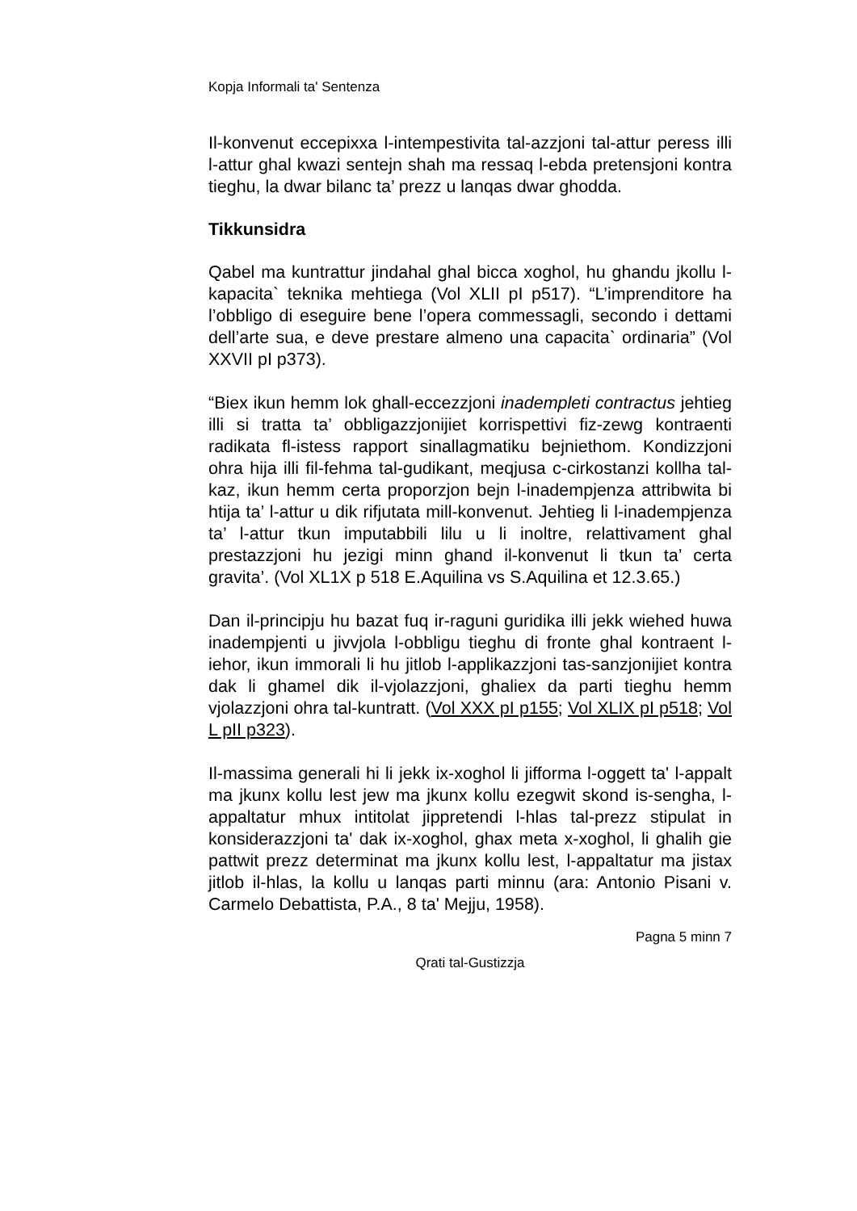Kopja Informali ta' Sentenza
Il-konvenut eccepixxa l-intempestivita tal-azzjoni tal-attur peress illi l-attur ghal kwazi sentejn shah ma ressaq l-ebda pretensjoni kontra tieghu, la dwar bilanc ta’ prezz u lanqas dwar ghodda.
Tikkunsidra
Qabel ma kuntrattur jindahal ghal bicca xoghol, hu ghandu jkollu l-kapacita` teknika mehtiega (Vol XLII pI p517). “L’imprenditore ha l’obbligo di eseguire bene l’opera commessagli, secondo i dettami dell’arte sua, e deve prestare almeno una capacita` ordinaria” (Vol XXVII pI p373).
“Biex ikun hemm lok ghall-eccezzjoni inadempleti contractus jehtieg illi si tratta ta’ obbligazzjonijiet korrispettivi fiz-zewg kontraenti radikata fl-istess rapport sinallagmatiku bejniethom. Kondizzjoni ohra hija illi fil-fehma tal-gudikant, meqjusa c-cirkostanzi kollha tal-kaz, ikun hemm certa proporzjon bejn l-inadempjenza attribwita bi htija ta’ l-attur u dik rifjutata mill-konvenut. Jehtieg li l-inadempjenza ta’ l-attur tkun imputabbili lilu u li inoltre, relattivament ghal prestazzjoni hu jezigi minn ghand il-konvenut li tkun ta’ certa gravita’. (Vol XL1X p 518 E.Aquilina vs S.Aquilina et 12.3.65.)
Dan il-principju hu bazat fuq ir-raguni guridika illi jekk wiehed huwa inadempjenti u jivvjola l-obbligu tieghu di fronte ghal kontraent l-iehor, ikun immorali li hu jitlob l-applikazzjoni tas-sanzjonijiet kontra dak li ghamel dik il-vjolazzjoni, ghaliex da parti tieghu hemm vjolazzjoni ohra tal-kuntratt. (Vol XXX pI p155; Vol XLIX pI p518; Vol L pII p323).
Il-massima generali hi li jekk ix-xoghol li jifforma l-oggett ta' l-appalt ma jkunx kollu lest jew ma jkunx kollu ezegwit skond is-sengha, l-appaltatur mhux intitolat jippretendi l-hlas tal-prezz stipulat in konsiderazzjoni ta' dak ix-xoghol, ghax meta x-xoghol, li ghalih gie pattwit prezz determinat ma jkunx kollu lest, l-appaltatur ma jistax jitlob il-hlas, la kollu u lanqas parti minnu (ara: Antonio Pisani v. Carmelo Debattista, P.A., 8 ta' Mejju, 1958).
Pagna 5 minn 7
Qrati tal-Gustizzja